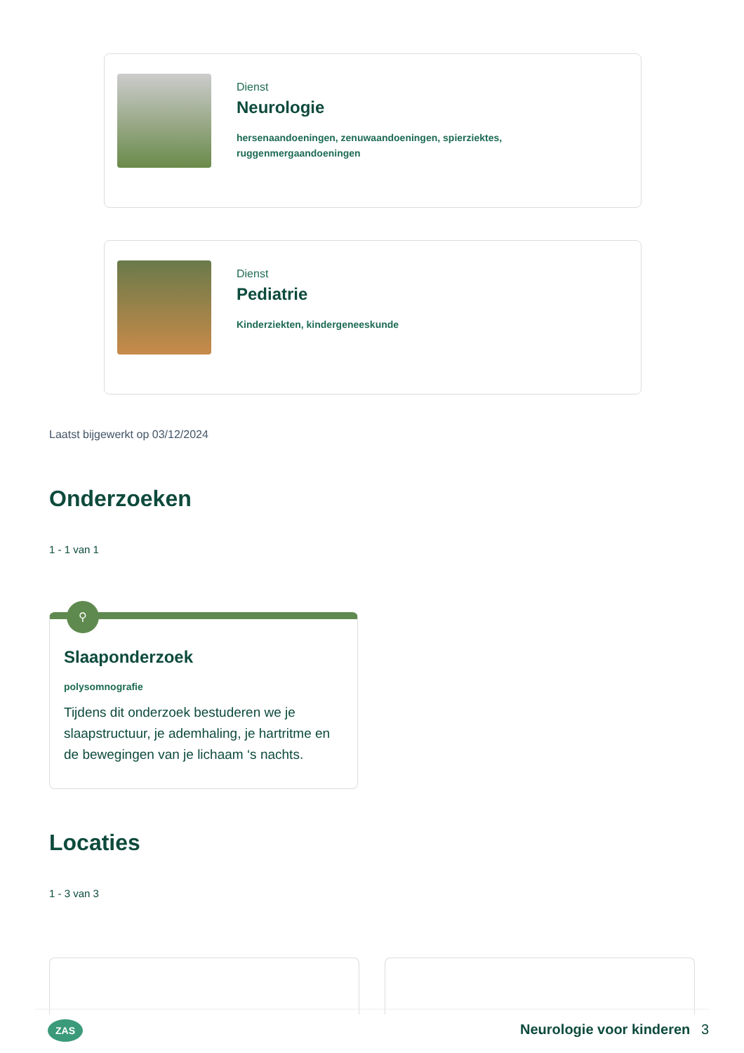Dienst
Neurologie
hersenaandoeningen, zenuwaandoeningen, spierziektes,
ruggenmergaandoeningen
Dienst
Pediatrie
Kinderziekten, kindergeneeskunde
Laatst bijgewerkt op 03/12/2024
Onderzoeken
1 - 1 van 1
⚲
Slaaponderzoek
polysomnografie
Tijdens dit onderzoek bestuderen we je slaapstructuur, je ademhaling, je hartritme en de bewegingen van je lichaam ‘s nachts.
Locaties
1 - 3 van 3
ZAS Neurologie voor kinderen 3